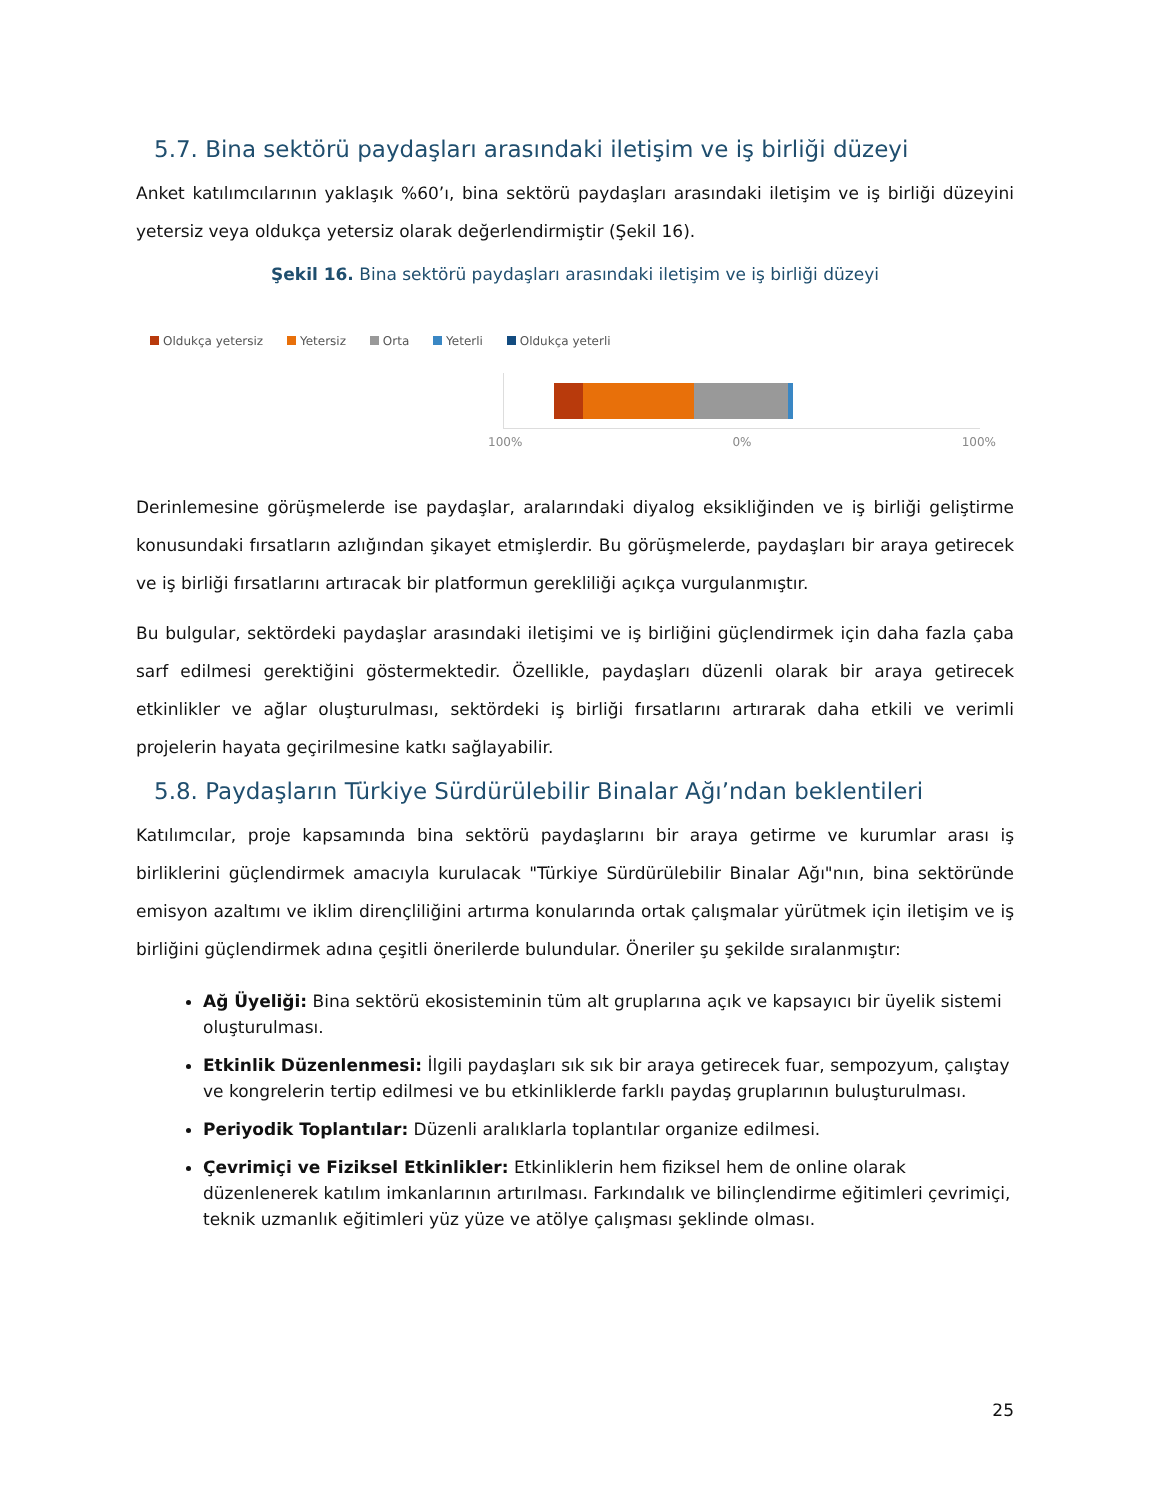5.7. Bina sektörü paydaşları arasındaki iletişim ve iş birliği düzeyi
Anket katılımcılarının yaklaşık %60’ı, bina sektörü paydaşları arasındaki iletişim ve iş birliği düzeyini yetersiz veya oldukça yetersiz olarak değerlendirmiştir (Şekil 16).
Şekil 16. Bina sektörü paydaşları arasındaki iletişim ve iş birliği düzeyi
Oldukça yetersiz Yetersiz Orta Yeterli Oldukça yeterli
100% 0% 100%
Derinlemesine görüşmelerde ise paydaşlar, aralarındaki diyalog eksikliğinden ve iş birliği geliştirme konusundaki fırsatların azlığından şikayet etmişlerdir. Bu görüşmelerde, paydaşları bir araya getirecek ve iş birliği fırsatlarını artıracak bir platformun gerekliliği açıkça vurgulanmıştır.
Bu bulgular, sektördeki paydaşlar arasındaki iletişimi ve iş birliğini güçlendirmek için daha fazla çaba sarf edilmesi gerektiğini göstermektedir. Özellikle, paydaşları düzenli olarak bir araya getirecek etkinlikler ve ağlar oluşturulması, sektördeki iş birliği fırsatlarını artırarak daha etkili ve verimli projelerin hayata geçirilmesine katkı sağlayabilir.
5.8. Paydaşların Türkiye Sürdürülebilir Binalar Ağı’ndan beklentileri
Katılımcılar, proje kapsamında bina sektörü paydaşlarını bir araya getirme ve kurumlar arası iş birliklerini güçlendirmek amacıyla kurulacak "Türkiye Sürdürülebilir Binalar Ağı"nın, bina sektöründe emisyon azaltımı ve iklim dirençliliğini artırma konularında ortak çalışmalar yürütmek için iletişim ve iş birliğini güçlendirmek adına çeşitli önerilerde bulundular. Öneriler şu şekilde sıralanmıştır:
Ağ Üyeliği: Bina sektörü ekosisteminin tüm alt gruplarına açık ve kapsayıcı bir üyelik sistemi oluşturulması.
Etkinlik Düzenlenmesi: İlgili paydaşları sık sık bir araya getirecek fuar, sempozyum, çalıştay ve kongrelerin tertip edilmesi ve bu etkinliklerde farklı paydaş gruplarının buluşturulması.
Periyodik Toplantılar: Düzenli aralıklarla toplantılar organize edilmesi.
Çevrimiçi ve Fiziksel Etkinlikler: Etkinliklerin hem fiziksel hem de online olarak düzenlenerek katılım imkanlarının artırılması. Farkındalık ve bilinçlendirme eğitimleri çevrimiçi, teknik uzmanlık eğitimleri yüz yüze ve atölye çalışması şeklinde olması.
25